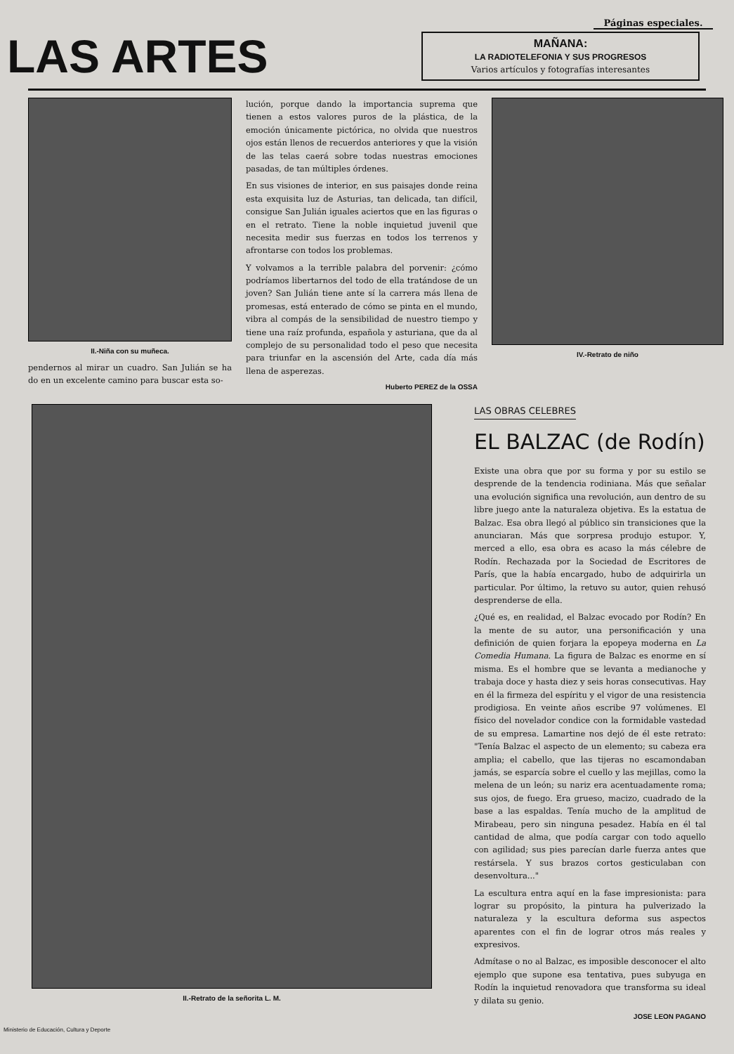Páginas especiales.
LAS ARTES
MAÑANA:
LA RADIOTELEFONIA Y SUS PROGRESOS
Varios artículos y fotografías interesantes
II.-Niña con su muñeca.
pendernos al mirar un cuadro. San Julián se ha do en un excelente camino para buscar esta so-
lución, porque dando la importancia suprema que tienen a estos valores puros de la plástica, de la emoción únicamente pictórica, no olvida que nuestros ojos están llenos de recuerdos anteriores y que la visión de las telas caerá sobre todas nuestras emociones pasadas, de tan múltiples órdenes.
En sus visiones de interior, en sus paisajes donde reina esta exquisita luz de Asturias, tan delicada, tan difícil, consigue San Julián iguales aciertos que en las figuras o en el retrato. Tiene la noble inquietud juvenil que necesita medir sus fuerzas en todos los terrenos y afrontarse con todos los problemas.
Y volvamos a la terrible palabra del porvenir: ¿cómo podríamos libertarnos del todo de ella tratándose de un joven? San Julián tiene ante sí la carrera más llena de promesas, está enterado de cómo se pinta en el mundo, vibra al compás de la sensibilidad de nuestro tiempo y tiene una raíz profunda, española y asturiana, que da al complejo de su personalidad todo el peso que necesita para triunfar en la ascensión del Arte, cada día más llena de asperezas.
Huberto PEREZ de la OSSA
IV.-Retrato de niño
II.-Retrato de la señorita L. M.
LAS OBRAS CELEBRES
EL BALZAC (de Rodín)
Existe una obra que por su forma y por su estilo se desprende de la tendencia rodiniana. Más que señalar una evolución significa una revolución, aun dentro de su libre juego ante la naturaleza objetiva. Es la estatua de Balzac. Esa obra llegó al público sin transiciones que la anunciaran. Más que sorpresa produjo estupor. Y, merced a ello, esa obra es acaso la más célebre de Rodín. Rechazada por la Sociedad de Escritores de París, que la había encargado, hubo de adquirirla un particular. Por último, la retuvo su autor, quien rehusó desprenderse de ella.
¿Qué es, en realidad, el Balzac evocado por Rodín? En la mente de su autor, una personificación y una definición de quien forjara la epopeya moderna en La Comedia Humana. La figura de Balzac es enorme en sí misma. Es el hombre que se levanta a medianoche y trabaja doce y hasta diez y seis horas consecutivas. Hay en él la firmeza del espíritu y el vigor de una resistencia prodigiosa. En veinte años escribe 97 volúmenes. El físico del novelador condice con la formidable vastedad de su empresa. Lamartine nos dejó de él este retrato: "Tenía Balzac el aspecto de un elemento; su cabeza era amplia; el cabello, que las tijeras no escamondaban jamás, se esparcía sobre el cuello y las mejillas, como la melena de un león; su nariz era acentuadamente roma; sus ojos, de fuego. Era grueso, macizo, cuadrado de la base a las espaldas. Tenía mucho de la amplitud de Mirabeau, pero sin ninguna pesadez. Había en él tal cantidad de alma, que podía cargar con todo aquello con agilidad; sus pies parecían darle fuerza antes que restársela. Y sus brazos cortos gesticulaban con desenvoltura..."
La escultura entra aquí en la fase impresionista: para lograr su propósito, la pintura ha pulverizado la naturaleza y la escultura deforma sus aspectos aparentes con el fin de lograr otros más reales y expresivos.
Admítase o no al Balzac, es imposible desconocer el alto ejemplo que supone esa tentativa, pues subyuga en Rodín la inquietud renovadora que transforma su ideal y dilata su genio.
JOSE LEON PAGANO
Ministerio de Educación, Cultura y Deporte